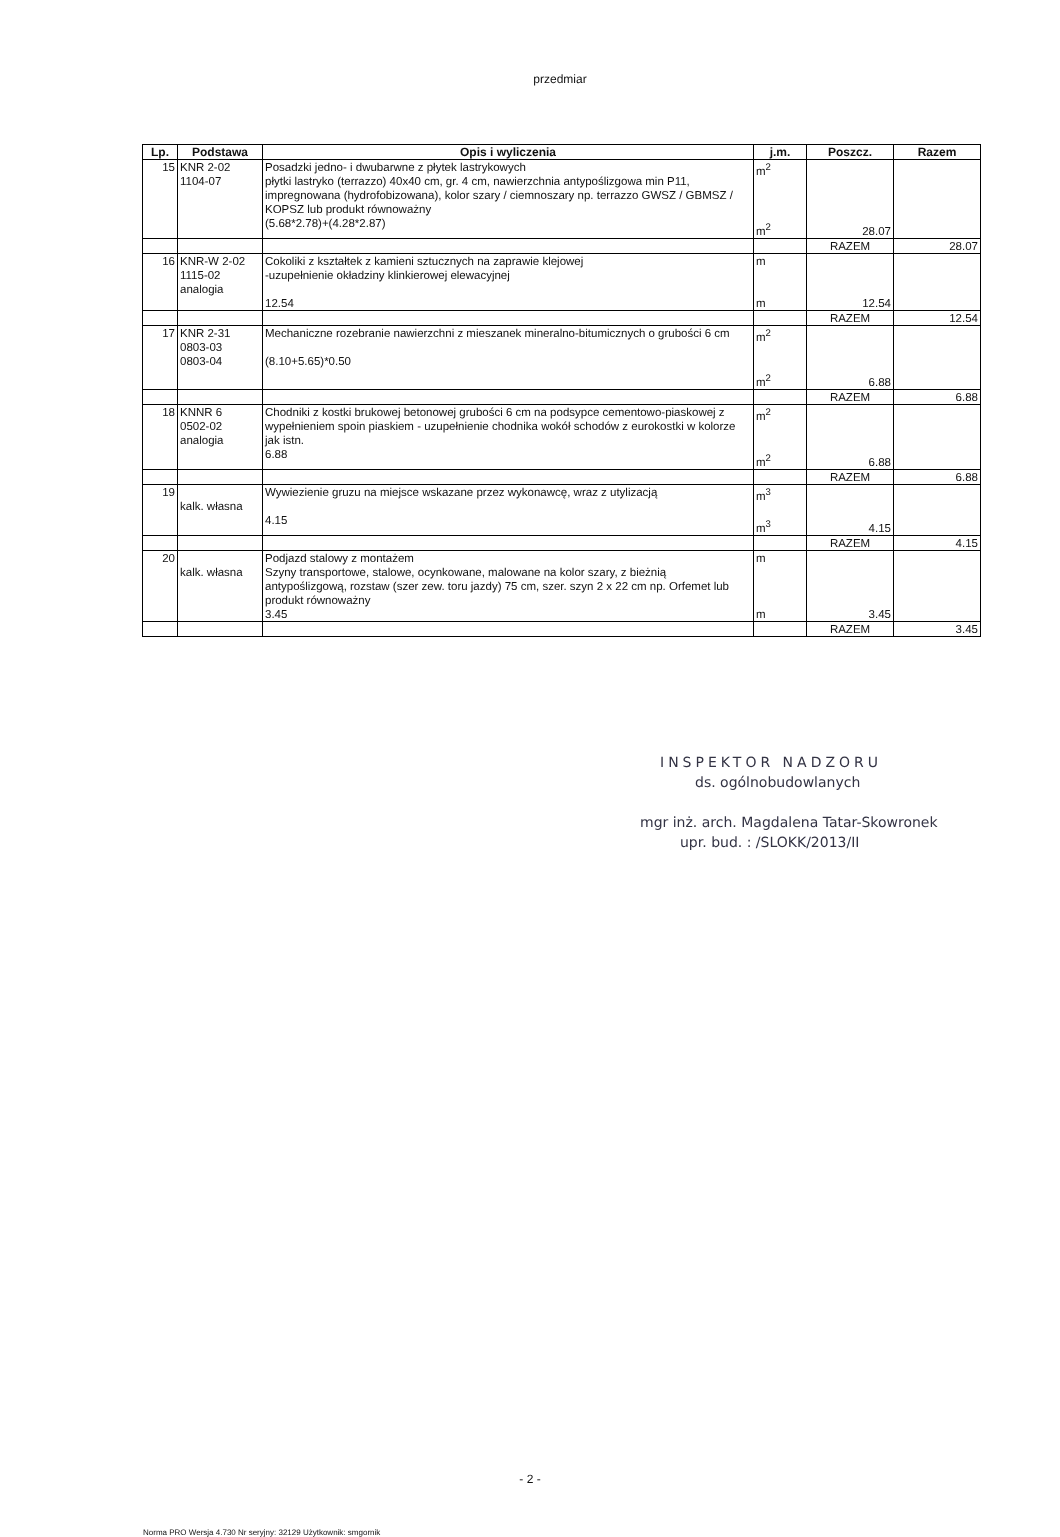przedmiar
| Lp. | Podstawa | Opis i wyliczenia | j.m. | Poszcz. | Razem |
| --- | --- | --- | --- | --- | --- |
| 15 | KNR 2-02 1104-07 | Posadzki jedno- i dwubarwne z płytek lastrykowych płytki lastryko (terrazzo) 40x40 cm, gr. 4 cm, nawierzchnia antypoślizgowa min P11, impregnowana (hydrofobizowana), kolor szary / ciemnoszary np. terrazzo GWSZ / GBMSZ / KOPSZ lub produkt równoważny (5.68*2.78)+(4.28*2.87) | m<sup>2</sup> m<sup>2</sup> | 28.07 | |
| | | | | RAZEM | 28.07 |
| 16 | KNR-W 2-02 1115-02 analogia | Cokoliki z kształtek z kamieni sztucznych na zaprawie klejowej -uzupełnienie okładziny klinkierowej elewacyjnej 12.54 | m m | 12.54 | |
| | | | | RAZEM | 12.54 |
| 17 | KNR 2-31 0803-03 0803-04 | Mechaniczne rozebranie nawierzchni z mieszanek mineralno-bitumicznych o grubości 6 cm (8.10+5.65)*0.50 | m<sup>2</sup> m<sup>2</sup> | 6.88 | |
| | | | | RAZEM | 6.88 |
| 18 | KNNR 6 0502-02 analogia | Chodniki z kostki brukowej betonowej grubości 6 cm na podsypce cementowo-piaskowej z wypełnieniem spoin piaskiem - uzupełnienie chodnika wokół schodów z eurokostki w kolorze jak istn. 6.88 | m<sup>2</sup> m<sup>2</sup> | 6.88 | |
| | | | | RAZEM | 6.88 |
| 19 | kalk. własna | Wywiezienie gruzu na miejsce wskazane przez wykonawcę, wraz z utylizacją 4.15 | m<sup>3</sup> m<sup>3</sup> | 4.15 | |
| | | | | RAZEM | 4.15 |
| 20 | kalk. własna | Podjazd stalowy z montażem Szyny transportowe, stalowe, ocynkowane, malowane na kolor szary, z bieżnią antypoślizgową, rozstaw (szer zew. toru jazdy) 75 cm, szer. szyn 2 x 22 cm np. Orfemet lub produkt równoważny 3.45 | m m | 3.45 | |
| | | | | RAZEM | 3.45 |
INSPEKTOR NADZORU
ds. ogólnobudowlanych
mgr inż. arch. Magdalena Tatar-Skowronek
upr. bud. : /SLOKK/2013/II
- 2 -
Norma PRO Wersja 4.730 Nr seryjny: 32129 Użytkownik: smgornik